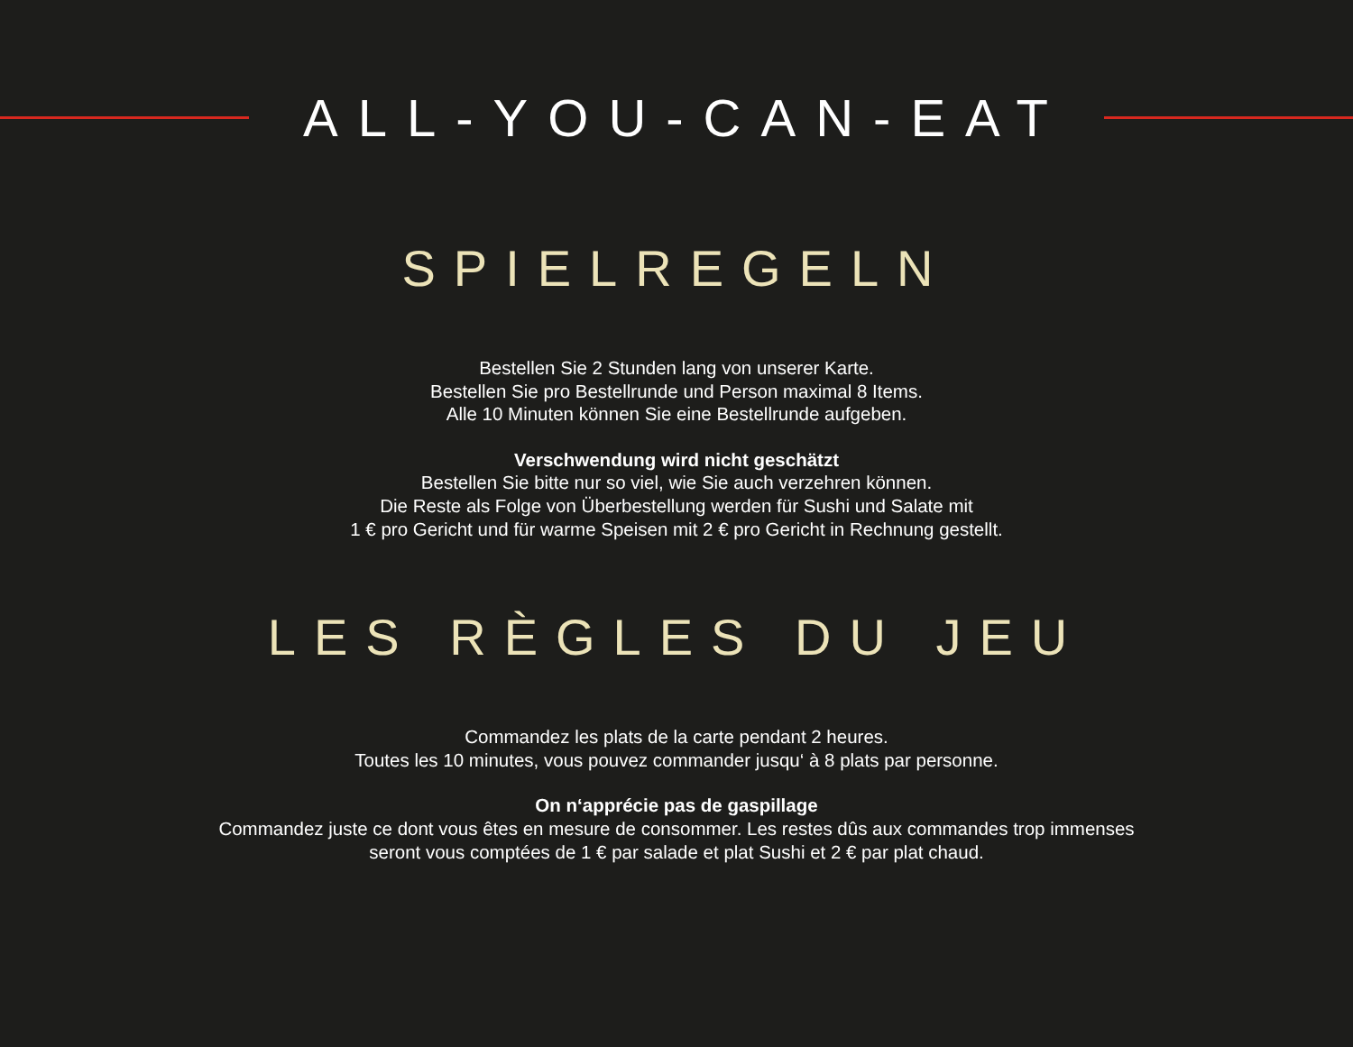ALL-YOU-CAN-EAT
SPIELREGELN
Bestellen Sie 2 Stunden lang von unserer Karte.
Bestellen Sie pro Bestellrunde und Person maximal 8 Items.
Alle 10 Minuten können Sie eine Bestellrunde aufgeben.
Verschwendung wird nicht geschätzt
Bestellen Sie bitte nur so viel, wie Sie auch verzehren können.
Die Reste als Folge von Überbestellung werden für Sushi und Salate mit
1 € pro Gericht und für warme Speisen mit 2 € pro Gericht in Rechnung gestellt.
LES RÈGLES DU JEU
Commandez les plats de la carte pendant 2 heures.
Toutes les 10 minutes, vous pouvez commander jusqu‘ à 8 plats par personne.
On n‘apprécie pas de gaspillage
Commandez juste ce dont vous êtes en mesure de consommer. Les restes dûs aux commandes trop immenses
seront vous comptées de 1 € par salade et plat Sushi et 2 € par plat chaud.